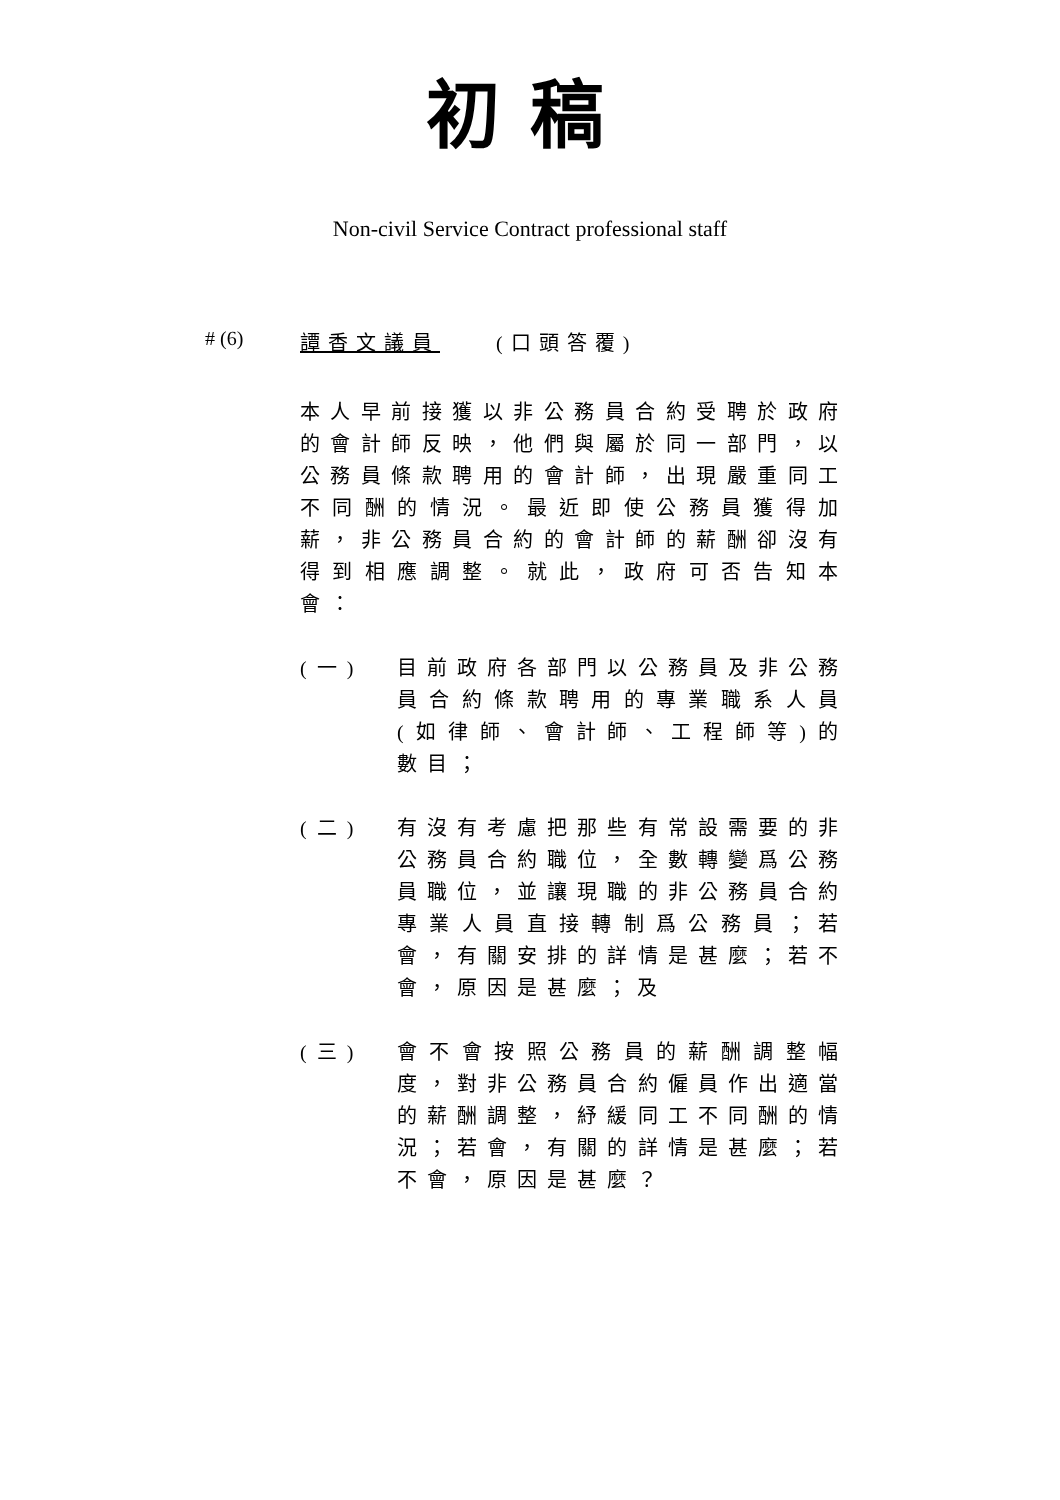初稿
Non-civil Service Contract professional staff
# (6) 譚香文議員　　(口頭答覆)
本人早前接獲以非公務員合約受聘於政府的會計師反映，他們與屬於同一部門，以公務員條款聘用的會計師，出現嚴重同工不同酬的情況。最近即使公務員獲得加薪，非公務員合約的會計師的薪酬卻沒有得到相應調整。就此，政府可否告知本會：
(一) 目前政府各部門以公務員及非公務員合約條款聘用的專業職系人員(如律師、會計師、工程師等)的數目；
(二) 有沒有考慮把那些有常設需要的非公務員合約職位，全數轉變爲公務員職位，並讓現職的非公務員合約專業人員直接轉制爲公務員；若會，有關安排的詳情是甚麼；若不會，原因是甚麼；及
(三) 會不會按照公務員的薪酬調整幅度，對非公務員合約僱員作出適當的薪酬調整，紓緩同工不同酬的情況；若會，有關的詳情是甚麼；若不會，原因是甚麼？